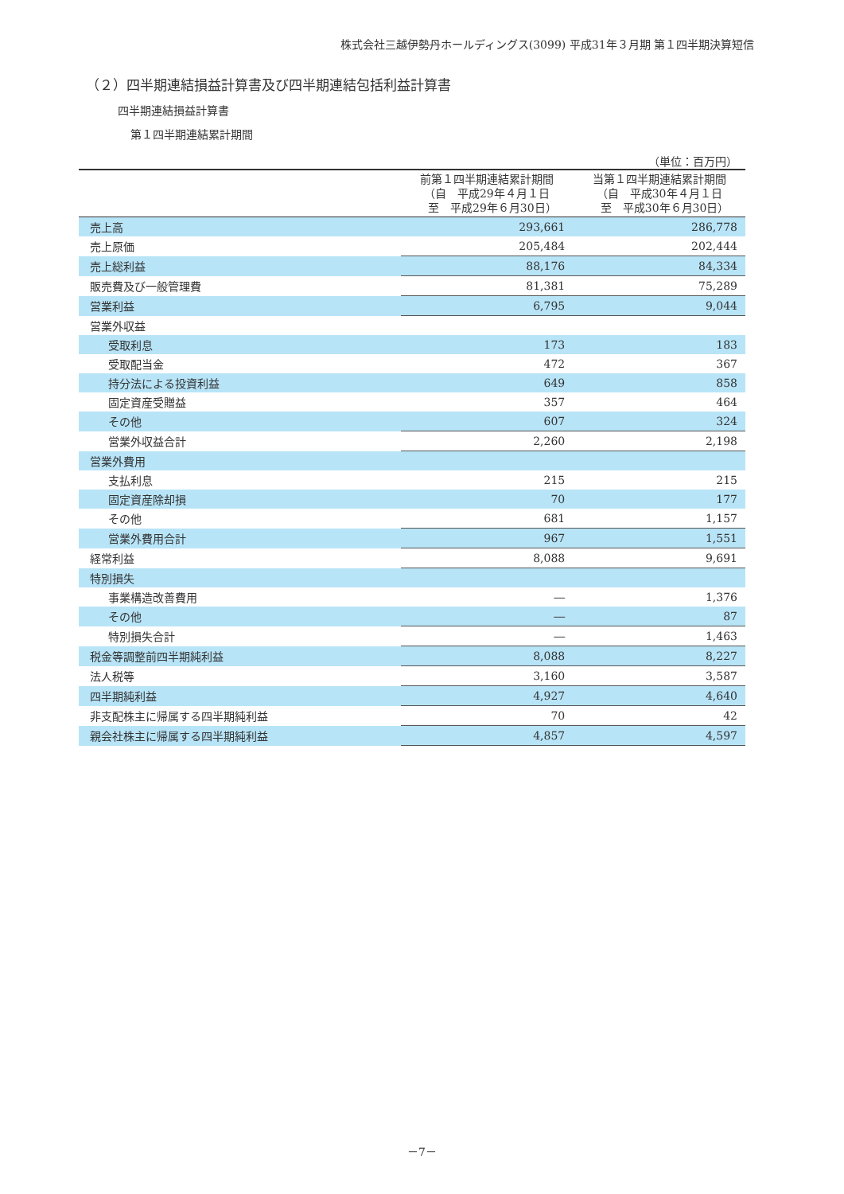株式会社三越伊勢丹ホールディングス(3099) 平成31年３月期 第１四半期決算短信
（２）四半期連結損益計算書及び四半期連結包括利益計算書
四半期連結損益計算書
第１四半期連結累計期間
（単位：百万円）
| | 前第１四半期連結累計期間 （自 平成29年４月１日 至 平成29年６月30日） | 当第１四半期連結累計期間 （自 平成30年４月１日 至 平成30年６月30日） |
| --- | --- | --- |
| 売上高 | 293,661 | 286,778 |
| 売上原価 | 205,484 | 202,444 |
| 売上総利益 | 88,176 | 84,334 |
| 販売費及び一般管理費 | 81,381 | 75,289 |
| 営業利益 | 6,795 | 9,044 |
| 営業外収益 | | |
| 受取利息 | 173 | 183 |
| 受取配当金 | 472 | 367 |
| 持分法による投資利益 | 649 | 858 |
| 固定資産受贈益 | 357 | 464 |
| その他 | 607 | 324 |
| 営業外収益合計 | 2,260 | 2,198 |
| 営業外費用 | | |
| 支払利息 | 215 | 215 |
| 固定資産除却損 | 70 | 177 |
| その他 | 681 | 1,157 |
| 営業外費用合計 | 967 | 1,551 |
| 経常利益 | 8,088 | 9,691 |
| 特別損失 | | |
| 事業構造改善費用 | ― | 1,376 |
| その他 | ― | 87 |
| 特別損失合計 | ― | 1,463 |
| 税金等調整前四半期純利益 | 8,088 | 8,227 |
| 法人税等 | 3,160 | 3,587 |
| 四半期純利益 | 4,927 | 4,640 |
| 非支配株主に帰属する四半期純利益 | 70 | 42 |
| 親会社株主に帰属する四半期純利益 | 4,857 | 4,597 |
－7－